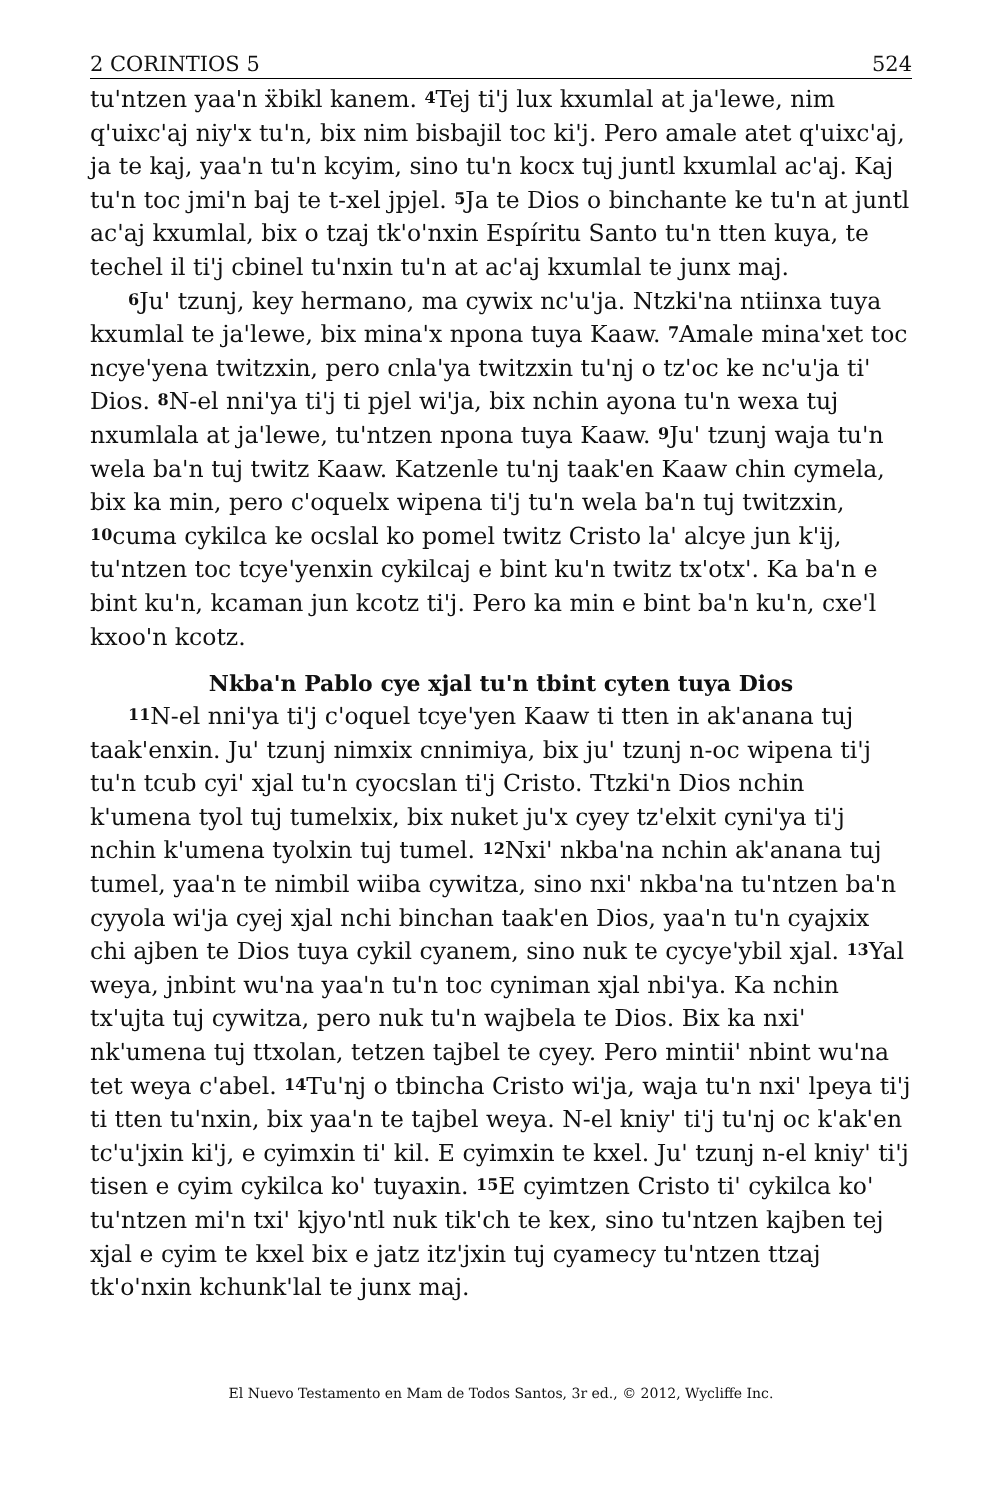2 CORINTIOS 5 524
tu'ntzen yaa'n ẍbikl kanem. <sup>4</sup>Tej ti'j lux kxumlal at ja'lewe, nim q'uixc'aj niy'x tu'n, bix nim bisbajil toc ki'j. Pero amale atet q'uixc'aj, ja te kaj, yaa'n tu'n kcyim, sino tu'n kocx tuj juntl kxumlal ac'aj. Kaj tu'n toc jmi'n baj te t-xel jpjel. <sup>5</sup>Ja te Dios o binchante ke tu'n at juntl ac'aj kxumlal, bix o tzaj tk'o'nxin Espíritu Santo tu'n tten kuya, te techel il ti'j cbinel tu'nxin tu'n at ac'aj kxumlal te junx maj.
<sup>6</sup> Ju' tzunj, key hermano, ma cywix nc'u'ja. Ntzki'na ntiinxa tuya kxumlal te ja'lewe, bix mina'x npona tuya Kaaw. <sup>7</sup>Amale mina'xet toc ncye'yena twitzxin, pero cnla'ya twitzxin tu'nj o tz'oc ke nc'u'ja ti' Dios. <sup>8</sup>N-el nni'ya ti'j ti pjel wi'ja, bix nchin ayona tu'n wexa tuj nxumlala at ja'lewe, tu'ntzen npona tuya Kaaw. <sup>9</sup>Ju' tzunj waja tu'n wela ba'n tuj twitz Kaaw. Katzenle tu'nj taak'en Kaaw chin cymela, bix ka min, pero c'oquelx wipena ti'j tu'n wela ba'n tuj twitzxin, <sup>10</sup>cuma cykilca ke ocslal ko pomel twitz Cristo la' alcye jun k'ij, tu'ntzen toc tcye'yenxin cykilcaj e bint ku'n twitz tx'otx'. Ka ba'n e bint ku'n, kcaman jun kcotz ti'j. Pero ka min e bint ba'n ku'n, cxe'l kxoo'n kcotz.
Nkba'n Pablo cye xjal tu'n tbint cyten tuya Dios
<sup>11</sup>N-el nni'ya ti'j c'oquel tcye'yen Kaaw ti tten in ak'anana tuj taak'enxin. Ju' tzunj nimxix cnnimiya, bix ju' tzunj n-oc wipena ti'j tu'n tcub cyi' xjal tu'n cyocslan ti'j Cristo. Ttzki'n Dios nchin k'umena tyol tuj tumelxix, bix nuket ju'x cyey tz'elxit cyni'ya ti'j nchin k'umena tyolxin tuj tumel. <sup>12</sup>Nxi' nkba'na nchin ak'anana tuj tumel, yaa'n te nimbil wiiba cywitza, sino nxi' nkba'na tu'ntzen ba'n cyyola wi'ja cyej xjal nchi binchan taak'en Dios, yaa'n tu'n cyajxix chi ajben te Dios tuya cykil cyanem, sino nuk te cycye'ybil xjal. <sup>13</sup>Yal weya, jnbint wu'na yaa'n tu'n toc cyniman xjal nbi'ya. Ka nchin tx'ujta tuj cywitza, pero nuk tu'n wajbela te Dios. Bix ka nxi' nk'umena tuj ttxolan, tetzen tajbel te cyey. Pero mintii' nbint wu'na tet weya c'abel. <sup>14</sup>Tu'nj o tbincha Cristo wi'ja, waja tu'n nxi' lpeya ti'j ti tten tu'nxin, bix yaa'n te tajbel weya. N-el kniy' ti'j tu'nj oc k'ak'en tc'u'jxin ki'j, e cyimxin ti' kil. E cyimxin te kxel. Ju' tzunj n-el kniy' ti'j tisen e cyim cykilca ko' tuyaxin. <sup>15</sup>E cyimtzen Cristo ti' cykilca ko' tu'ntzen mi'n txi' kjyo'ntl nuk tik'ch te kex, sino tu'ntzen kajben tej xjal e cyim te kxel bix e jatz itz'jxin tuj cyamecy tu'ntzen ttzaj tk'o'nxin kchunk'lal te junx maj.
El Nuevo Testamento en Mam de Todos Santos, 3r ed., © 2012, Wycliffe Inc.